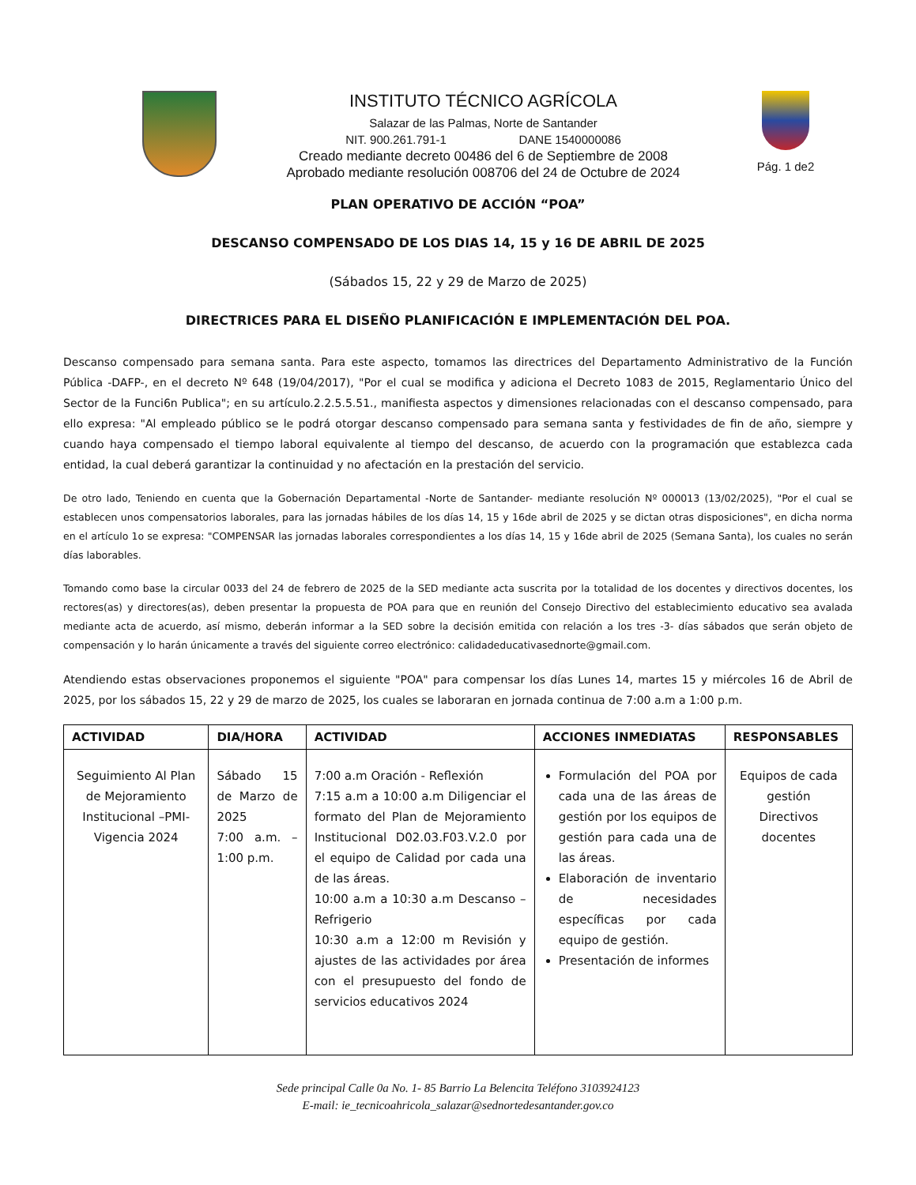INSTITUTO TÉCNICO AGRÍCOLA
Salazar de las Palmas, Norte de Santander
NIT. 900.261.791-1 DANE 1540000086
Creado mediante decreto 00486 del 6 de Septiembre de 2008
Aprobado mediante resolución 008706 del 24 de Octubre de 2024
Pág. 1 de2
PLAN OPERATIVO DE ACCIÓN “POA”
DESCANSO COMPENSADO DE LOS DIAS 14, 15 y 16 DE ABRIL DE 2025
(Sábados 15, 22 y 29 de Marzo de 2025)
DIRECTRICES PARA EL DISEÑO PLANIFICACIÓN E IMPLEMENTACIÓN DEL POA.
Descanso compensado para semana santa. Para este aspecto, tomamos las directrices del Departamento Administrativo de la Función Pública -DAFP-, en el decreto Nº 648 (19/04/2017), "Por el cual se modifica y adiciona el Decreto 1083 de 2015, Reglamentario Único del Sector de la Funci6n Publica"; en su artículo.2.2.5.5.51., manifiesta aspectos y dimensiones relacionadas con el descanso compensado, para ello expresa: "Al empleado público se le podrá otorgar descanso compensado para semana santa y festividades de fin de año, siempre y cuando haya compensado el tiempo laboral equivalente al tiempo del descanso, de acuerdo con la programación que establezca cada entidad, la cual deberá garantizar la continuidad y no afectación en la prestación del servicio.
De otro lado, Teniendo en cuenta que la Gobernación Departamental -Norte de Santander- mediante resolución Nº 000013 (13/02/2025), "Por el cual se establecen unos compensatorios laborales, para las jornadas hábiles de los días 14, 15 y 16de abril de 2025 y se dictan otras disposiciones", en dicha norma en el artículo 1o se expresa: "COMPENSAR las jornadas laborales correspondientes a los días 14, 15 y 16de abril de 2025 (Semana Santa), los cuales no serán días laborables.
Tomando como base la circular 0033 del 24 de febrero de 2025 de la SED mediante acta suscrita por la totalidad de los docentes y directivos docentes, los rectores(as) y directores(as), deben presentar la propuesta de POA para que en reunión del Consejo Directivo del establecimiento educativo sea avalada mediante acta de acuerdo, así mismo, deberán informar a la SED sobre la decisión emitida con relación a los tres -3- días sábados que serán objeto de compensación y lo harán únicamente a través del siguiente correo electrónico: calidadeducativasednorte@gmail.com.
Atendiendo estas observaciones proponemos el siguiente "POA" para compensar los días Lunes 14, martes 15 y miércoles 16 de Abril de 2025, por los sábados 15, 22 y 29 de marzo de 2025, los cuales se laboraran en jornada continua de 7:00 a.m a 1:00 p.m.
| ACTIVIDAD | DIA/HORA | ACTIVIDAD | ACCIONES INMEDIATAS | RESPONSABLES |
| --- | --- | --- | --- | --- |
| Seguimiento Al Plan de Mejoramiento Institucional –PMI- Vigencia 2024 | Sábado 15 de Marzo de 2025 7:00 a.m. – 1:00 p.m. | 7:00 a.m Oración - Reflexión 7:15 a.m a 10:00 a.m Diligenciar el formato del Plan de Mejoramiento Institucional D02.03.F03.V.2.0 por el equipo de Calidad por cada una de las áreas. 10:00 a.m a 10:30 a.m Descanso – Refrigerio 10:30 a.m a 12:00 m Revisión y ajustes de las actividades por área con el presupuesto del fondo de servicios educativos 2024 | Formulación del POA por cada una de las áreas de gestión por los equipos de gestión para cada una de las áreas. Elaboración de inventario de necesidades específicas por cada equipo de gestión. Presentación de informes | Equipos de cada gestión Directivos docentes |
Sede principal Calle 0a No. 1- 85 Barrio La Belencita Teléfono 3103924123
E-mail: ie_tecnicoahricola_salazar@sednortedesantander.gov.co